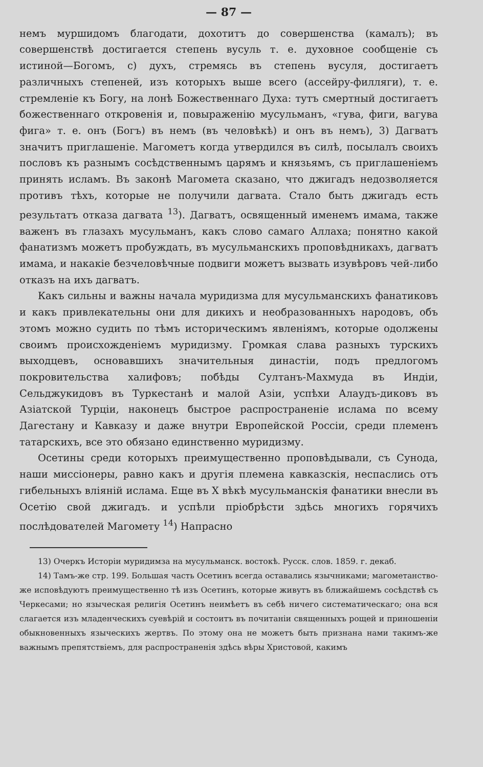— 87 —
немъ муршидомъ благодати, дохотитъ до совершенства (камалъ); въ совершенствѣ достигается степень вусуль т. е. духовное сообщеніе съ истиной—Богомъ, с) духъ, стремясь въ степень вусуля, достигаетъ различныхъ степеней, изъ которыхъ выше всего (ассейру-филляги), т. е. стремленіе къ Богу, на лонѣ Божественнаго Духа: тутъ смертный достигаетъ божественнаго откровенія и, повыраженію мусульманъ, «гува, фиги, вагува фига» т. е. онъ (Богъ) въ немъ (въ человѣкѣ) и онъ въ немъ), 3) Дагватъ значитъ приглашеніе. Магометъ когда утвердился въ силѣ, посылалъ своихъ пословъ къ разнымъ сосѣдственнымъ царямъ и князьямъ, съ приглашеніемъ принять исламъ. Въ законѣ Магомета сказано, что джигадъ недозволяется противъ тѣхъ, которые не получили дагвата. Стало быть джигадъ есть результатъ отказа дагвата <sup>13</sup>). Дагватъ, освященный именемъ имама, также важенъ въ глазахъ мусульманъ, какъ слово самаго Аллаха; понятно какой фанатизмъ можетъ пробуждать, въ мусульманскихъ проповѣдникахъ, дагватъ имама, и накакіе безчеловѣчные подвиги можетъ вызвать изувѣровъ чей-либо отказъ на ихъ дагватъ.
Какъ сильны и важны начала муридизма для мусульманскихъ фанатиковъ и какъ привлекательны они для дикихъ и необразованныхъ народовъ, объ этомъ можно судить по тѣмъ историческимъ явленіямъ, которые одолжены своимъ происхожденіемъ муридизму. Громкая слава разныхъ турскихъ выходцевъ, основавшихъ значительныя династіи, подъ предлогомъ покровительства халифовъ; побѣды Султанъ-Махмуда въ Индіи, Сельджукидовъ въ Туркестанѣ и малой Азіи, успѣхи Алаудъ-диковъ въ Азіатской Турціи, наконецъ быстрое распространеніе ислама по всему Дагестану и Кавказу и даже внутри Европейской Россіи, среди племенъ татарскихъ, все это обязано единственно муридизму.
Осетины среди которыхъ преимущественно проповѣдывали, съ Сунода, наши миссіонеры, равно какъ и другія племена кавказскія, неспаслись отъ гибельныхъ вліяній ислама. Еще въ X вѣкѣ мусульманскія фанатики внесли въ Осетію свой джигадъ. и успѣли пріобрѣсти здѣсь многихъ горячихъ послѣдователей Магомету <sup>14</sup>) Напрасно
13) Очеркъ Исторіи муридимза на мусульманск. востокѣ. Русск. слов. 1859. г. декаб.
14) Тамъ-же стр. 199. Большая часть Осетинъ всегда оставались язычниками; магометанство-же исповѣдуютъ преимущественно тѣ изъ Осетинъ, которые живутъ въ ближайшемъ сосѣдствѣ съ Черкесами; но языческая религія Осетинъ неимѣетъ въ себѣ ничего систематическаго; она вся слагается изъ младенческихъ суевѣрій и состоитъ въ почитаніи священныхъ рощей и приношеніи обыкновенныхъ языческихъ жертвъ. По этому она не можетъ быть признана нами такимъ-же важнымъ препятствіемъ, для распространенія здѣсь вѣры Христовой, какимъ